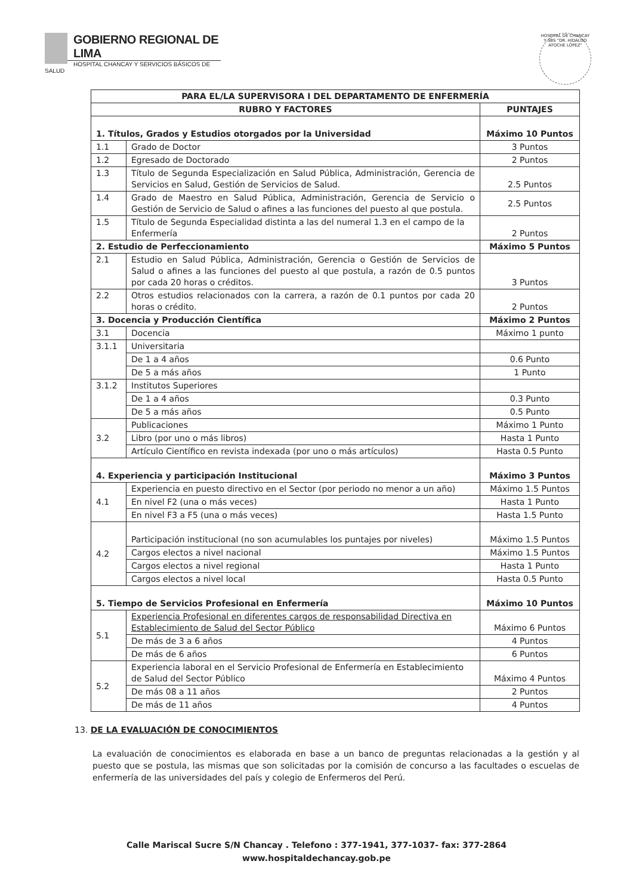GOBIERNO REGIONAL DE LIMA
HOSPITAL CHANCAY Y SERVICIOS BÁSICOS DE SALUD
HOSPITAL DE CHANCAY Y SBS "DR. HIDALGO ATOCHE LÓPEZ"
| PARA EL/LA SUPERVISORA I DEL DEPARTAMENTO DE ENFERMERÍA | | |
| --- | --- | --- |
| RUBRO Y FACTORES | | PUNTAJES |
| 1. Títulos, Grados y Estudios otorgados por la Universidad | | Máximo 10 Puntos |
| 1.1 | Grado de Doctor | 3 Puntos |
| 1.2 | Egresado de Doctorado | 2 Puntos |
| 1.3 | Título de Segunda Especialización en Salud Pública, Administración, Gerencia de Servicios en Salud, Gestión de Servicios de Salud. | 2.5 Puntos |
| 1.4 | Grado de Maestro en Salud Pública, Administración, Gerencia de Servicio o Gestión de Servicio de Salud o afines a las funciones del puesto al que postula. | 2.5 Puntos |
| 1.5 | Título de Segunda Especialidad distinta a las del numeral 1.3 en el campo de la Enfermería | 2 Puntos |
| 2. Estudio de Perfeccionamiento | | Máximo 5 Puntos |
| 2.1 | Estudio en Salud Pública, Administración, Gerencia o Gestión de Servicios de Salud o afines a las funciones del puesto al que postula, a razón de 0.5 puntos por cada 20 horas o créditos. | 3 Puntos |
| 2.2 | Otros estudios relacionados con la carrera, a razón de 0.1 puntos por cada 20 horas o crédito. | 2 Puntos |
| 3. Docencia y Producción Científica | | Máximo 2 Puntos |
| 3.1 | Docencia | Máximo 1 punto |
| 3.1.1 | Universitaria | |
| | De 1 a 4 años | 0.6 Punto |
| | De 5 a más años | 1 Punto |
| 3.1.2 | Institutos Superiores | |
| | De 1 a 4 años | 0.3 Punto |
| | De 5 a más años | 0.5 Punto |
| 3.2 | Publicaciones | Máximo 1 Punto |
| | Libro (por uno o más libros) | Hasta 1 Punto |
| | Artículo Científico en revista indexada (por uno o más artículos) | Hasta 0.5 Punto |
| 4. Experiencia y participación Institucional | | Máximo 3 Puntos |
| 4.1 | Experiencia en puesto directivo en el Sector (por periodo no menor a un año) | Máximo 1.5 Puntos |
| | En nivel F2 (una o más veces) | Hasta 1 Punto |
| | En nivel F3 a F5 (una o más veces) | Hasta 1.5 Punto |
| 4.2 | Participación institucional (no son acumulables los puntajes por niveles) | Máximo 1.5 Puntos |
| | Cargos electos a nivel nacional | Máximo 1.5 Puntos |
| | Cargos electos a nivel regional | Hasta 1 Punto |
| | Cargos electos a nivel local | Hasta 0.5 Punto |
| 5. Tiempo de Servicios Profesional en Enfermería | | Máximo 10 Puntos |
| 5.1 | Experiencia Profesional en diferentes cargos de responsabilidad Directiva en Establecimiento de Salud del Sector Público | Máximo 6 Puntos |
| | De más de 3 a 6 años | 4 Puntos |
| | De más de 6 años | 6 Puntos |
| 5.2 | Experiencia laboral en el Servicio Profesional de Enfermería en Establecimiento de Salud del Sector Público | Máximo 4 Puntos |
| | De más 08 a 11 años | 2 Puntos |
| | De más de 11 años | 4 Puntos |
13. DE LA EVALUACIÓN DE CONOCIMIENTOS
La evaluación de conocimientos es elaborada en base a un banco de preguntas relacionadas a la gestión y al puesto que se postula, las mismas que son solicitadas por la comisión de concurso a las facultades o escuelas de enfermería de las universidades del país y colegio de Enfermeros del Perú.
Calle Mariscal Sucre S/N Chancay . Telefono : 377-1941, 377-1037- fax: 377-2864
www.hospitaldechancay.gob.pe